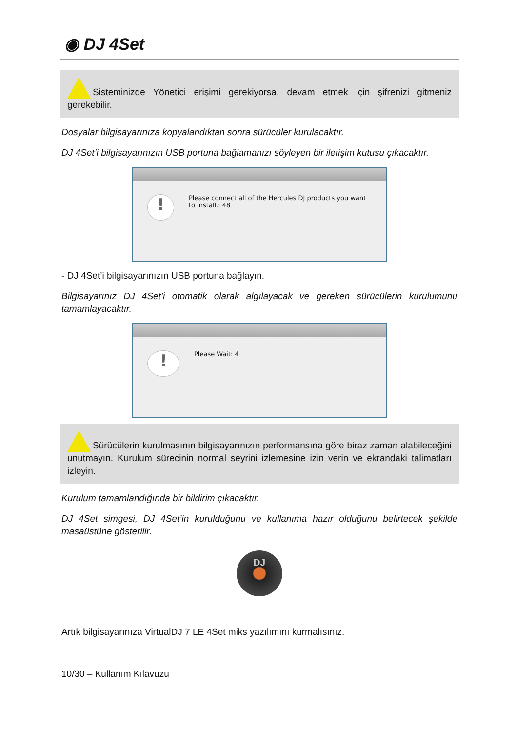◉ DJ 4Set
Sisteminizde Yönetici erişimi gerekiyorsa, devam etmek için şifrenizi gitmeniz gerekebilir.
Dosyalar bilgisayarınıza kopyalandıktan sonra sürücüler kurulacaktır.
DJ 4Set’i bilgisayarınızın USB portuna bağlamanızı söyleyen bir iletişim kutusu çıkacaktır.
!
Please connect all of the Hercules DJ products you want to install.: 48
- DJ 4Set’i bilgisayarınızın USB portuna bağlayın.
Bilgisayarınız DJ 4Set’i otomatik olarak algılayacak ve gereken sürücülerin kurulumunu tamamlayacaktır.
!
Please Wait: 4
Sürücülerin kurulmasının bilgisayarınızın performansına göre biraz zaman alabileceğini unutmayın. Kurulum sürecinin normal seyrini izlemesine izin verin ve ekrandaki talimatları izleyin.
Kurulum tamamlandığında bir bildirim çıkacaktır.
DJ 4Set simgesi, DJ 4Set’in kurulduğunu ve kullanıma hazır olduğunu belirtecek şekilde masaüstüne gösterilir.
DJ
Artık bilgisayarınıza VirtualDJ 7 LE 4Set miks yazılımını kurmalısınız.
10/30 – Kullanım Kılavuzu